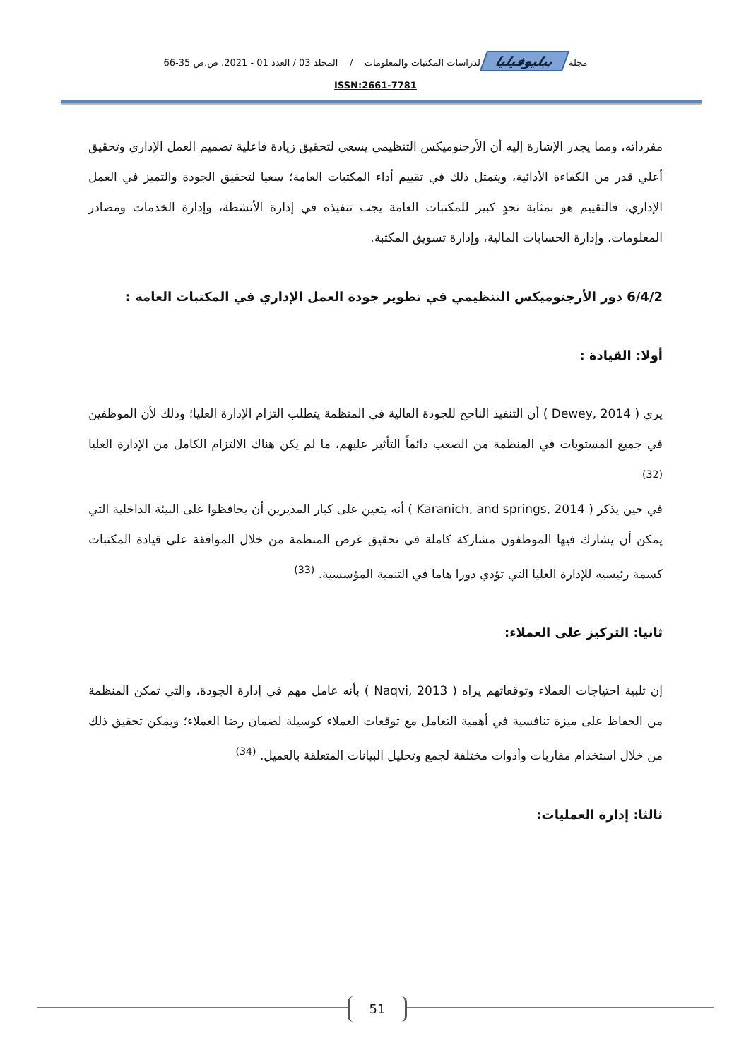مجلة ببليوفيليا لدراسات المكتبات والمعلومات / المجلد 03 / العدد 01 - 2021. ص.ص 35-66
ISSN:2661-7781
مفرداته، ومما يجدر الإشارة إليه أن الأرجنوميكس التنظيمي يسعي لتحقيق زيادة فاعلية تصميم العمل الإداري وتحقيق أعلي قدر من الكفاءة الأدائية، ويتمثل ذلك في تقييم أداء المكتبات العامة؛ سعيا لتحقيق الجودة والتميز في العمل الإداري، فالتقييم هو بمثابة تحدٍ كبير للمكتبات العامة يجب تنفيذه في إدارة الأنشطة، وإدارة الخدمات ومصادر المعلومات، وإدارة الحسابات المالية، وإدارة تسويق المكتبة.
6/4/2 دور الأرجنوميكس التنظيمي في تطوير جودة العمل الإداري في المكتبات العامة :
أولا: القيادة :
يري ( Dewey, 2014 ) أن التنفيذ الناجح للجودة العالية في المنظمة يتطلب التزام الإدارة العليا؛ وذلك لأن الموظفين في جميع المستويات في المنظمة من الصعب دائماً التأثير عليهم، ما لم يكن هناك الالتزام الكامل من الإدارة العليا <sup>(32)</sup>
في حين يذكر ( Karanich, and springs, 2014 ) أنه يتعين على كبار المديرين أن يحافظوا على البيئة الداخلية التي يمكن أن يشارك فيها الموظفون مشاركة كاملة في تحقيق غرض المنظمة من خلال الموافقة على قيادة المكتبات كسمة رئيسيه للإدارة العليا التي تؤدي دورا هاما في التنمية المؤسسية. <sup>(33)</sup>
ثانيا: التركيز على العملاء:
إن تلبية احتياجات العملاء وتوقعاتهم يراه ( Naqvi, 2013 ) بأنه عامل مهم في إدارة الجودة، والتي تمكن المنظمة من الحفاظ على ميزة تنافسية في أهمية التعامل مع توقعات العملاء كوسيلة لضمان رضا العملاء؛ ويمكن تحقيق ذلك من خلال استخدام مقاربات وأدوات مختلفة لجمع وتحليل البيانات المتعلقة بالعميل. <sup>(34)</sup>
ثالثا: إدارة العمليات:
51